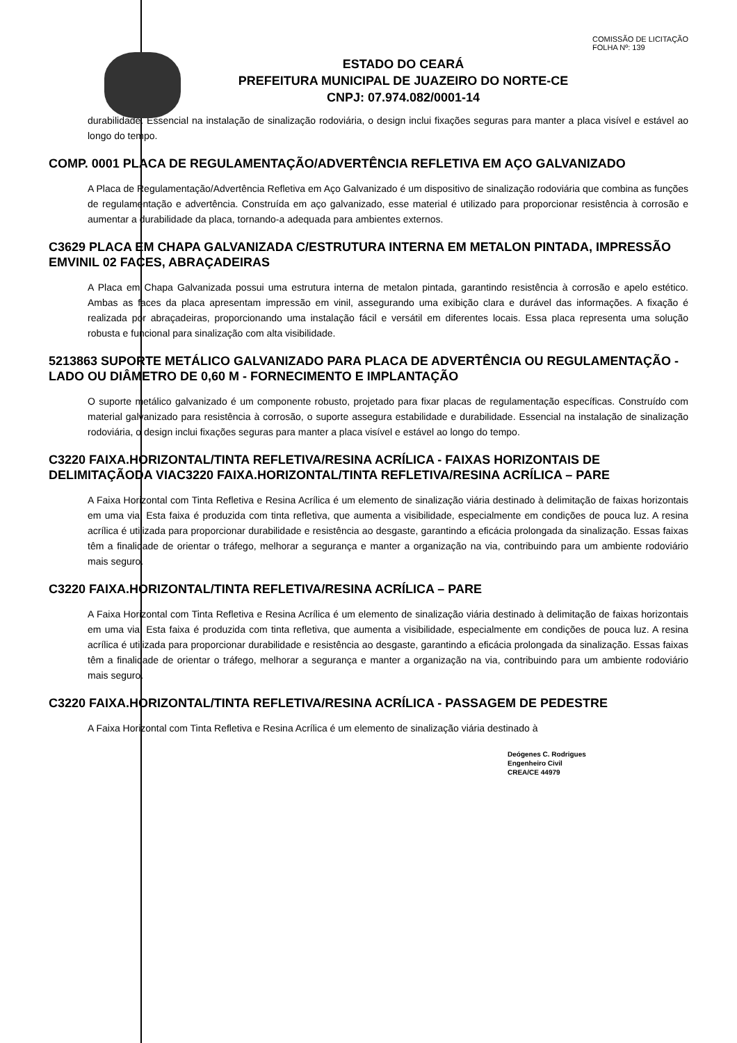COMISSÃO DE LICITAÇÃO
FOLHA Nº: 139
ESTADO DO CEARÁ
PREFEITURA MUNICIPAL DE JUAZEIRO DO NORTE-CE
CNPJ: 07.974.082/0001-14
durabilidade. Essencial na instalação de sinalização rodoviária, o design inclui fixações seguras para manter a placa visível e estável ao longo do tempo.
COMP. 0001 PLACA DE REGULAMENTAÇÃO/ADVERTÊNCIA REFLETIVA EM AÇO GALVANIZADO
A Placa de Regulamentação/Advertência Refletiva em Aço Galvanizado é um dispositivo de sinalização rodoviária que combina as funções de regulamentação e advertência. Construída em aço galvanizado, esse material é utilizado para proporcionar resistência à corrosão e aumentar a durabilidade da placa, tornando-a adequada para ambientes externos.
C3629 PLACA EM CHAPA GALVANIZADA C/ESTRUTURA INTERNA EM METALON PINTADA, IMPRESSÃO EMVINIL 02 FACES, ABRAÇADEIRAS
A Placa em Chapa Galvanizada possui uma estrutura interna de metalon pintada, garantindo resistência à corrosão e apelo estético. Ambas as faces da placa apresentam impressão em vinil, assegurando uma exibição clara e durável das informações. A fixação é realizada por abraçadeiras, proporcionando uma instalação fácil e versátil em diferentes locais. Essa placa representa uma solução robusta e funcional para sinalização com alta visibilidade.
5213863 SUPORTE METÁLICO GALVANIZADO PARA PLACA DE ADVERTÊNCIA OU REGULAMENTAÇÃO -LADO OU DIÂMETRO DE 0,60 M - FORNECIMENTO E IMPLANTAÇÃO
O suporte metálico galvanizado é um componente robusto, projetado para fixar placas de regulamentação específicas. Construído com material galvanizado para resistência à corrosão, o suporte assegura estabilidade e durabilidade. Essencial na instalação de sinalização rodoviária, o design inclui fixações seguras para manter a placa visível e estável ao longo do tempo.
C3220 FAIXA.HORIZONTAL/TINTA REFLETIVA/RESINA ACRÍLICA - FAIXAS HORIZONTAIS DE DELIMITAÇÃODA VIAC3220 FAIXA.HORIZONTAL/TINTA REFLETIVA/RESINA ACRÍLICA – PARE
A Faixa Horizontal com Tinta Refletiva e Resina Acrílica é um elemento de sinalização viária destinado à delimitação de faixas horizontais em uma via. Esta faixa é produzida com tinta refletiva, que aumenta a visibilidade, especialmente em condições de pouca luz. A resina acrílica é utilizada para proporcionar durabilidade e resistência ao desgaste, garantindo a eficácia prolongada da sinalização. Essas faixas têm a finalidade de orientar o tráfego, melhorar a segurança e manter a organização na via, contribuindo para um ambiente rodoviário mais seguro.
C3220 FAIXA.HORIZONTAL/TINTA REFLETIVA/RESINA ACRÍLICA – PARE
A Faixa Horizontal com Tinta Refletiva e Resina Acrílica é um elemento de sinalização viária destinado à delimitação de faixas horizontais em uma via. Esta faixa é produzida com tinta refletiva, que aumenta a visibilidade, especialmente em condições de pouca luz. A resina acrílica é utilizada para proporcionar durabilidade e resistência ao desgaste, garantindo a eficácia prolongada da sinalização. Essas faixas têm a finalidade de orientar o tráfego, melhorar a segurança e manter a organização na via, contribuindo para um ambiente rodoviário mais seguro.
C3220 FAIXA.HORIZONTAL/TINTA REFLETIVA/RESINA ACRÍLICA - PASSAGEM DE PEDESTRE
A Faixa Horizontal com Tinta Refletiva e Resina Acrílica é um elemento de sinalização viária destinado à
Deógenes C. Rodrigues
Engenheiro Civil
CREA/CE 44979